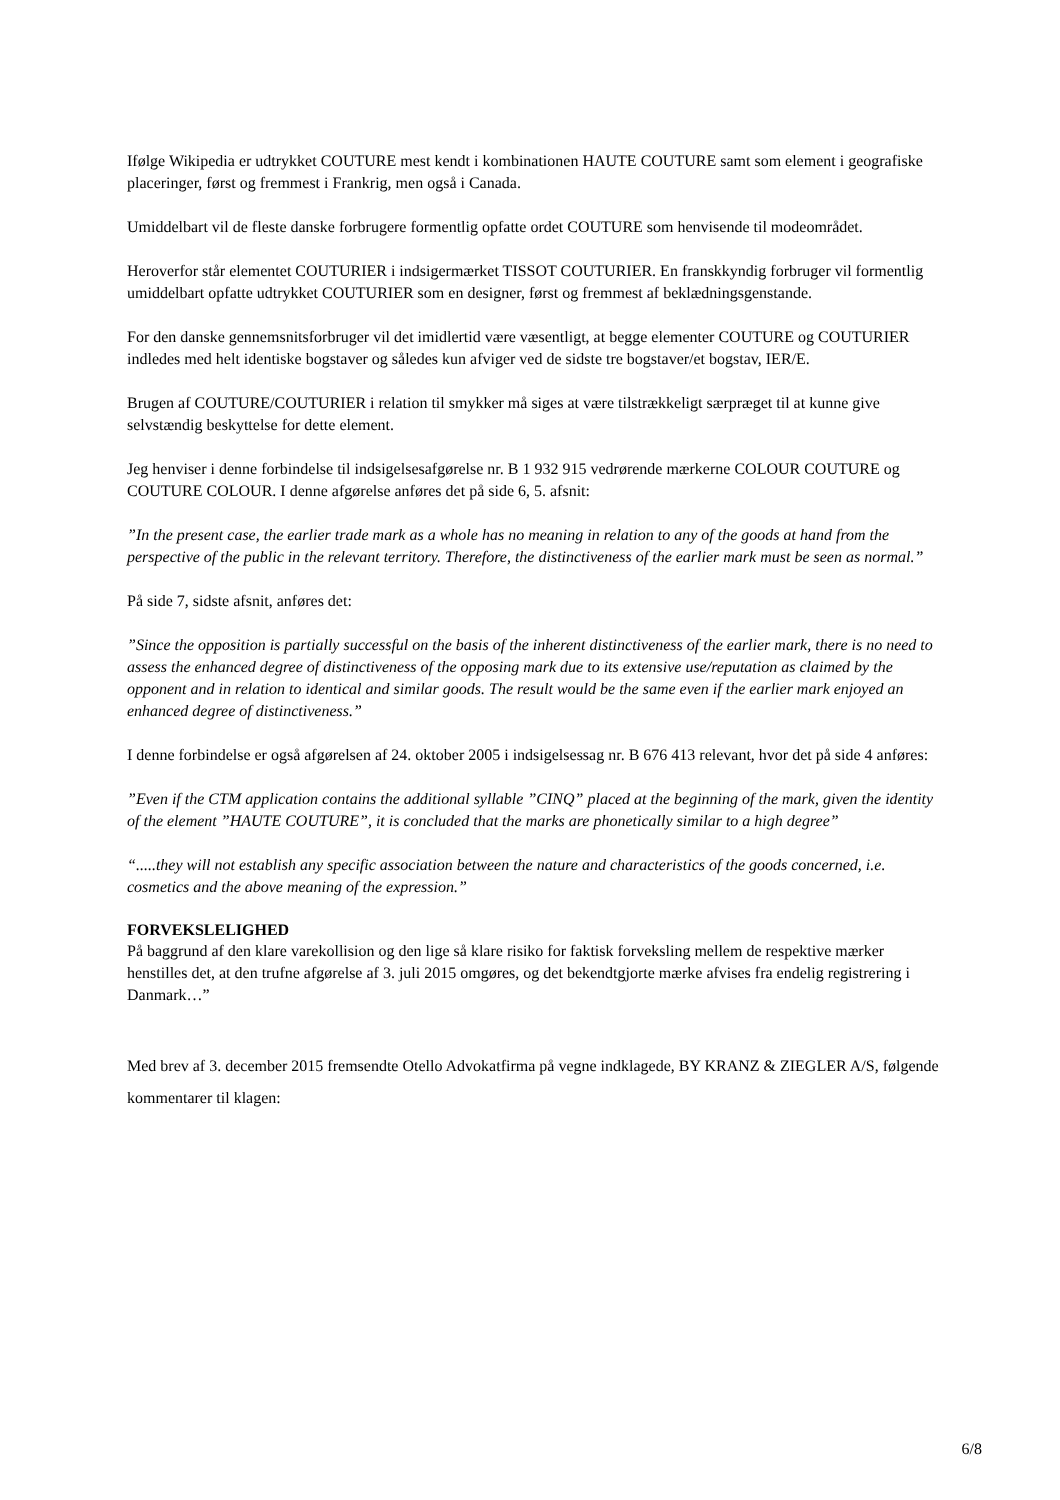Ifølge Wikipedia er udtrykket COUTURE mest kendt i kombinationen HAUTE COUTURE samt som element i geografiske placeringer, først og fremmest i Frankrig, men også i Canada.
Umiddelbart vil de fleste danske forbrugere formentlig opfatte ordet COUTURE som henvisende til modeområdet.
Heroverfor står elementet COUTURIER i indsigermærket TISSOT COUTURIER. En franskkyndig forbruger vil formentlig umiddelbart opfatte udtrykket COUTURIER som en designer, først og fremmest af beklædningsgenstande.
For den danske gennemsnitsforbruger vil det imidlertid være væsentligt, at begge elementer COUTURE og COUTURIER indledes med helt identiske bogstaver og således kun afviger ved de sidste tre bogstaver/et bogstav, IER/E.
Brugen af COUTURE/COUTURIER i relation til smykker må siges at være tilstrækkeligt særpræget til at kunne give selvstændig beskyttelse for dette element.
Jeg henviser i denne forbindelse til indsigelsesafgørelse nr. B 1 932 915 vedrørende mærkerne COLOUR COUTURE og COUTURE COLOUR. I denne afgørelse anføres det på side 6, 5. afsnit:
”In the present case, the earlier trade mark as a whole has no meaning in relation to any of the goods at hand from the perspective of the public in the relevant territory. Therefore, the distinctiveness of the earlier mark must be seen as normal.”
På side 7, sidste afsnit, anføres det:
”Since the opposition is partially successful on the basis of the inherent distinctiveness of the earlier mark, there is no need to assess the enhanced degree of distinctiveness of the opposing mark due to its extensive use/reputation as claimed by the opponent and in relation to identical and similar goods. The result would be the same even if the earlier mark enjoyed an enhanced degree of distinctiveness.”
I denne forbindelse er også afgørelsen af 24. oktober 2005 i indsigelsessag nr. B 676 413 relevant, hvor det på side 4 anføres:
”Even if the CTM application contains the additional syllable ”CINQ” placed at the beginning of the mark, given the identity of the element ”HAUTE COUTURE”, it is concluded that the marks are phonetically similar to a high degree”
“.....they will not establish any specific association between the nature and characteristics of the goods concerned, i.e. cosmetics and the above meaning of the expression.”
FORVEKSLELIGHED
På baggrund af den klare varekollision og den lige så klare risiko for faktisk forveksling mellem de respektive mærker henstilles det, at den trufne afgørelse af 3. juli 2015 omgøres, og det bekendtgjorte mærke afvises fra endelig registrering i Danmark…”
Med brev af 3. december 2015 fremsendte Otello Advokatfirma på vegne indklagede, BY KRANZ & ZIEGLER A/S, følgende kommentarer til klagen:
6/8